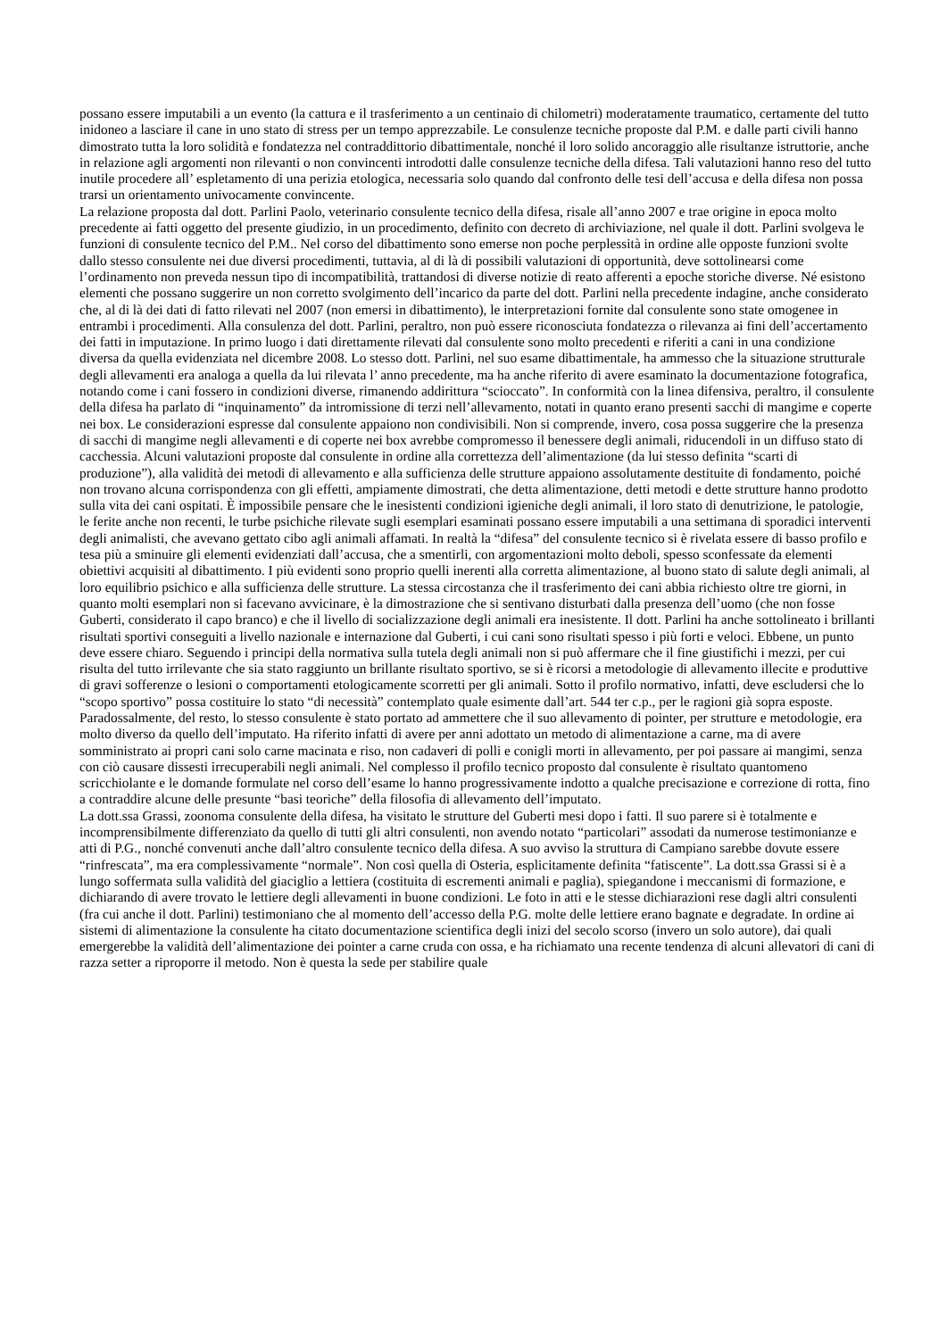possano essere imputabili a un evento (la cattura e il trasferimento a un centinaio di chilometri) moderatamente traumatico, certamente del tutto inidoneo a lasciare il cane in uno stato di stress per un tempo apprezzabile. Le consulenze tecniche proposte dal P.M. e dalle parti civili hanno dimostrato tutta la loro solidità e fondatezza nel contraddittorio dibattimentale, nonché il loro solido ancoraggio alle risultanze istruttorie, anche in relazione agli argomenti non rilevanti o non convincenti introdotti dalle consulenze tecniche della difesa. Tali valutazioni hanno reso del tutto inutile procedere all’ espletamento di una perizia etologica, necessaria solo quando dal confronto delle tesi dell’accusa e della difesa non possa trarsi un orientamento univocamente convincente.
La relazione proposta dal dott. Parlini Paolo, veterinario consulente tecnico della difesa, risale all’anno 2007 e trae origine in epoca molto precedente ai fatti oggetto del presente giudizio, in un procedimento, definito con decreto di archiviazione, nel quale il dott. Parlini svolgeva le funzioni di consulente tecnico del P.M.. Nel corso del dibattimento sono emerse non poche perplessità in ordine alle opposte funzioni svolte dallo stesso consulente nei due diversi procedimenti, tuttavia, al di là di possibili valutazioni di opportunità, deve sottolinearsi come l’ordinamento non preveda nessun tipo di incompatibilità, trattandosi di diverse notizie di reato afferenti a epoche storiche diverse. Né esistono elementi che possano suggerire un non corretto svolgimento dell’incarico da parte del dott. Parlini nella precedente indagine, anche considerato che, al di là dei dati di fatto rilevati nel 2007 (non emersi in dibattimento), le interpretazioni fornite dal consulente sono state omogenee in entrambi i procedimenti. Alla consulenza del dott. Parlini, peraltro, non può essere riconosciuta fondatezza o rilevanza ai fini dell’accertamento dei fatti in imputazione. In primo luogo i dati direttamente rilevati dal consulente sono molto precedenti e riferiti a cani in una condizione diversa da quella evidenziata nel dicembre 2008. Lo stesso dott. Parlini, nel suo esame dibattimentale, ha ammesso che la situazione strutturale degli allevamenti era analoga a quella da lui rilevata l’ anno precedente, ma ha anche riferito di avere esaminato la documentazione fotografica, notando come i cani fossero in condizioni diverse, rimanendo addirittura “scioccato”. In conformità con la linea difensiva, peraltro, il consulente della difesa ha parlato di “inquinamento” da intromissione di terzi nell’allevamento, notati in quanto erano presenti sacchi di mangime e coperte nei box. Le considerazioni espresse dal consulente appaiono non condivisibili. Non si comprende, invero, cosa possa suggerire che la presenza di sacchi di mangime negli allevamenti e di coperte nei box avrebbe compromesso il benessere degli animali, riducendoli in un diffuso stato di cacchessia. Alcuni valutazioni proposte dal consulente in ordine alla correttezza dell’alimentazione (da lui stesso definita “scarti di produzione”), alla validità dei metodi di allevamento e alla sufficienza delle strutture appaiono assolutamente destituite di fondamento, poiché non trovano alcuna corrispondenza con gli effetti, ampiamente dimostrati, che detta alimentazione, detti metodi e dette strutture hanno prodotto sulla vita dei cani ospitati. È impossibile pensare che le inesistenti condizioni igieniche degli animali, il loro stato di denutrizione, le patologie, le ferite anche non recenti, le turbe psichiche rilevate sugli esemplari esaminati possano essere imputabili a una settimana di sporadici interventi degli animalisti, che avevano gettato cibo agli animali affamati. In realtà la “difesa” del consulente tecnico si è rivelata essere di basso profilo e tesa più a sminuire gli elementi evidenziati dall’accusa, che a smentirli, con argomentazioni molto deboli, spesso sconfessate da elementi obiettivi acquisiti al dibattimento. I più evidenti sono proprio quelli inerenti alla corretta alimentazione, al buono stato di salute degli animali, al loro equilibrio psichico e alla sufficienza delle strutture. La stessa circostanza che il trasferimento dei cani abbia richiesto oltre tre giorni, in quanto molti esemplari non si facevano avvicinare, è la dimostrazione che si sentivano disturbati dalla presenza dell’uomo (che non fosse Guberti, considerato il capo branco) e che il livello di socializzazione degli animali era inesistente. Il dott. Parlini ha anche sottolineato i brillanti risultati sportivi conseguiti a livello nazionale e internazione dal Guberti, i cui cani sono risultati spesso i più forti e veloci. Ebbene, un punto deve essere chiaro. Seguendo i principi della normativa sulla tutela degli animali non si può affermare che il fine giustifichi i mezzi, per cui risulta del tutto irrilevante che sia stato raggiunto un brillante risultato sportivo, se si è ricorsi a metodologie di allevamento illecite e produttive di gravi sofferenze o lesioni o comportamenti etologicamente scorretti per gli animali. Sotto il profilo normativo, infatti, deve escludersi che lo “scopo sportivo” possa costituire lo stato “di necessità” contemplato quale esimente dall’art. 544 ter c.p., per le ragioni già sopra esposte. Paradossalmente, del resto, lo stesso consulente è stato portato ad ammettere che il suo allevamento di pointer, per strutture e metodologie, era molto diverso da quello dell’imputato. Ha riferito infatti di avere per anni adottato un metodo di alimentazione a carne, ma di avere somministrato ai propri cani solo carne macinata e riso, non cadaveri di polli e conigli morti in allevamento, per poi passare ai mangimi, senza con ciò causare dissesti irrecuperabili negli animali. Nel complesso il profilo tecnico proposto dal consulente è risultato quantomeno scricchiolante e le domande formulate nel corso dell’esame lo hanno progressivamente indotto a qualche precisazione e correzione di rotta, fino a contraddire alcune delle presunte “basi teoriche” della filosofia di allevamento dell’imputato.
La dott.ssa Grassi, zoonoma consulente della difesa, ha visitato le strutture del Guberti mesi dopo i fatti. Il suo parere si è totalmente e incomprensibilmente differenziato da quello di tutti gli altri consulenti, non avendo notato “particolari” assodati da numerose testimonianze e atti di P.G., nonché convenuti anche dall’altro consulente tecnico della difesa. A suo avviso la struttura di Campiano sarebbe dovute essere “rinfrescata”, ma era complessivamente “normale”. Non così quella di Osteria, esplicitamente definita “fatiscente”. La dott.ssa Grassi si è a lungo soffermata sulla validità del giaciglio a lettiera (costituita di escrementi animali e paglia), spiegandone i meccanismi di formazione, e dichiarando di avere trovato le lettiere degli allevamenti in buone condizioni. Le foto in atti e le stesse dichiarazioni rese dagli altri consulenti (fra cui anche il dott. Parlini) testimoniano che al momento dell’accesso della P.G. molte delle lettiere erano bagnate e degradate. In ordine ai sistemi di alimentazione la consulente ha citato documentazione scientifica degli inizi del secolo scorso (invero un solo autore), dai quali emergerebbe la validità dell’alimentazione dei pointer a carne cruda con ossa, e ha richiamato una recente tendenza di alcuni allevatori di cani di razza setter a riproporre il metodo. Non è questa la sede per stabilire quale